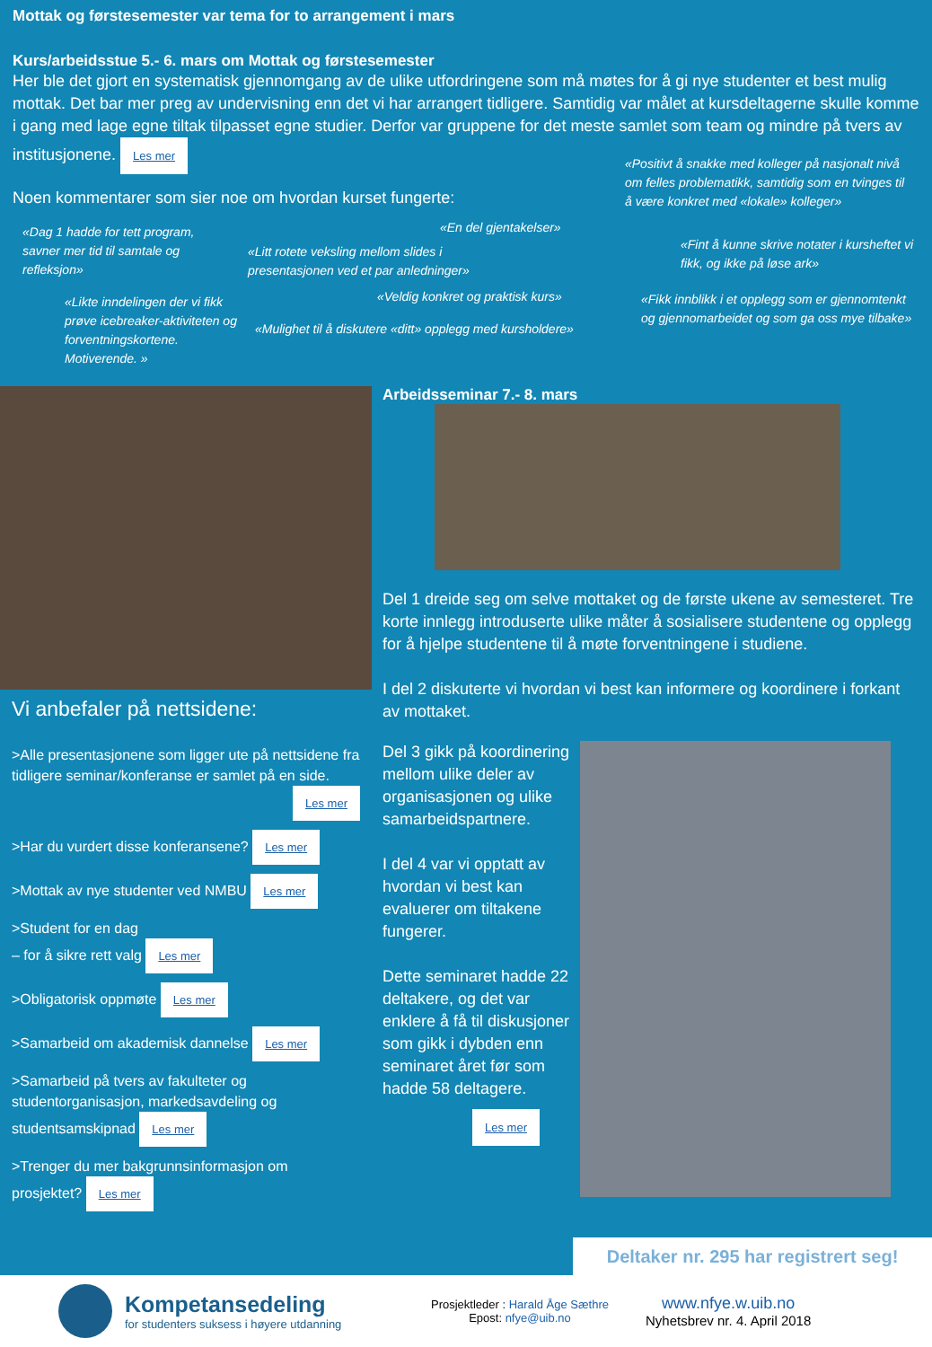Mottak og førstesemester var tema for to arrangement i mars
Kurs/arbeidsstue 5.- 6. mars om Mottak og førstesemester
Her ble det gjort en systematisk gjennomgang av de ulike utfordringene som må møtes for å gi nye studenter et best mulig mottak. Det bar mer preg av undervisning enn det vi har arrangert tidligere. Samtidig var målet at kursdeltagerne skulle komme i gang med lage egne tiltak tilpasset egne studier. Derfor var gruppene for det meste samlet som team og mindre på tvers av institusjonene. Les mer
Noen kommentarer som sier noe om hvordan kurset fungerte:
«Positivt å snakke med kolleger på nasjonalt nivå om felles problematikk, samtidig som en tvinges til å være konkret med «lokale» kolleger»
«Dag 1 hadde for tett program, savner mer tid til samtale og refleksjon»
«En del gjentakelser»
«Litt rotete veksling mellom slides i presentasjonen ved et par anledninger»
«Fint å kunne skrive notater i kursheftet vi fikk, og ikke på løse ark»
«Likte inndelingen der vi fikk prøve icebreaker-aktiviteten og forventningskortene. Motiverende. »
«Veldig konkret og praktisk kurs»
«Mulighet til å diskutere «ditt» opplegg med kursholdere»
«Fikk innblikk i et opplegg som er gjennomtenkt og gjennomarbeidet og som ga oss mye tilbake»
Vi anbefaler på nettsidene:
>Alle presentasjonene som ligger ute på nettsidene fra tidligere seminar/konferanse er samlet på en side.
Les mer
>Har du vurdert disse konferansene? Les mer
>Mottak av nye studenter ved NMBU Les mer
>Student for en dag
– for å sikre rett valg Les mer
>Obligatorisk oppmøte Les mer
>Samarbeid om akademisk dannelse Les mer
>Samarbeid på tvers av fakulteter og studentorganisasjon, markedsavdeling og studentsamskipnad Les mer
>Trenger du mer bakgrunnsinformasjon om prosjektet? Les mer
Arbeidsseminar 7.- 8. mars
Del 1 dreide seg om selve mottaket og de første ukene av semesteret. Tre korte innlegg introduserte ulike måter å sosialisere studentene og opplegg for å hjelpe studentene til å møte forventningene i studiene.
I del 2 diskuterte vi hvordan vi best kan informere og koordinere i forkant av mottaket.
Del 3 gikk på koordinering mellom ulike deler av organisasjonen og ulike samarbeidspartnere.
I del 4 var vi opptatt av hvordan vi best kan evaluerer om tiltakene fungerer.
Dette seminaret hadde 22 deltakere, og det var enklere å få til diskusjoner som gikk i dybden enn seminaret året før som hadde 58 deltagere.
Les mer
Deltaker nr. 295 har registrert seg!
Kompetansedeling
for studenters suksess i høyere utdanning
Prosjektleder : Harald Åge Sæthre
Epost: nfye@uib.no
www.nfye.w.uib.no
Nyhetsbrev nr. 4. April 2018